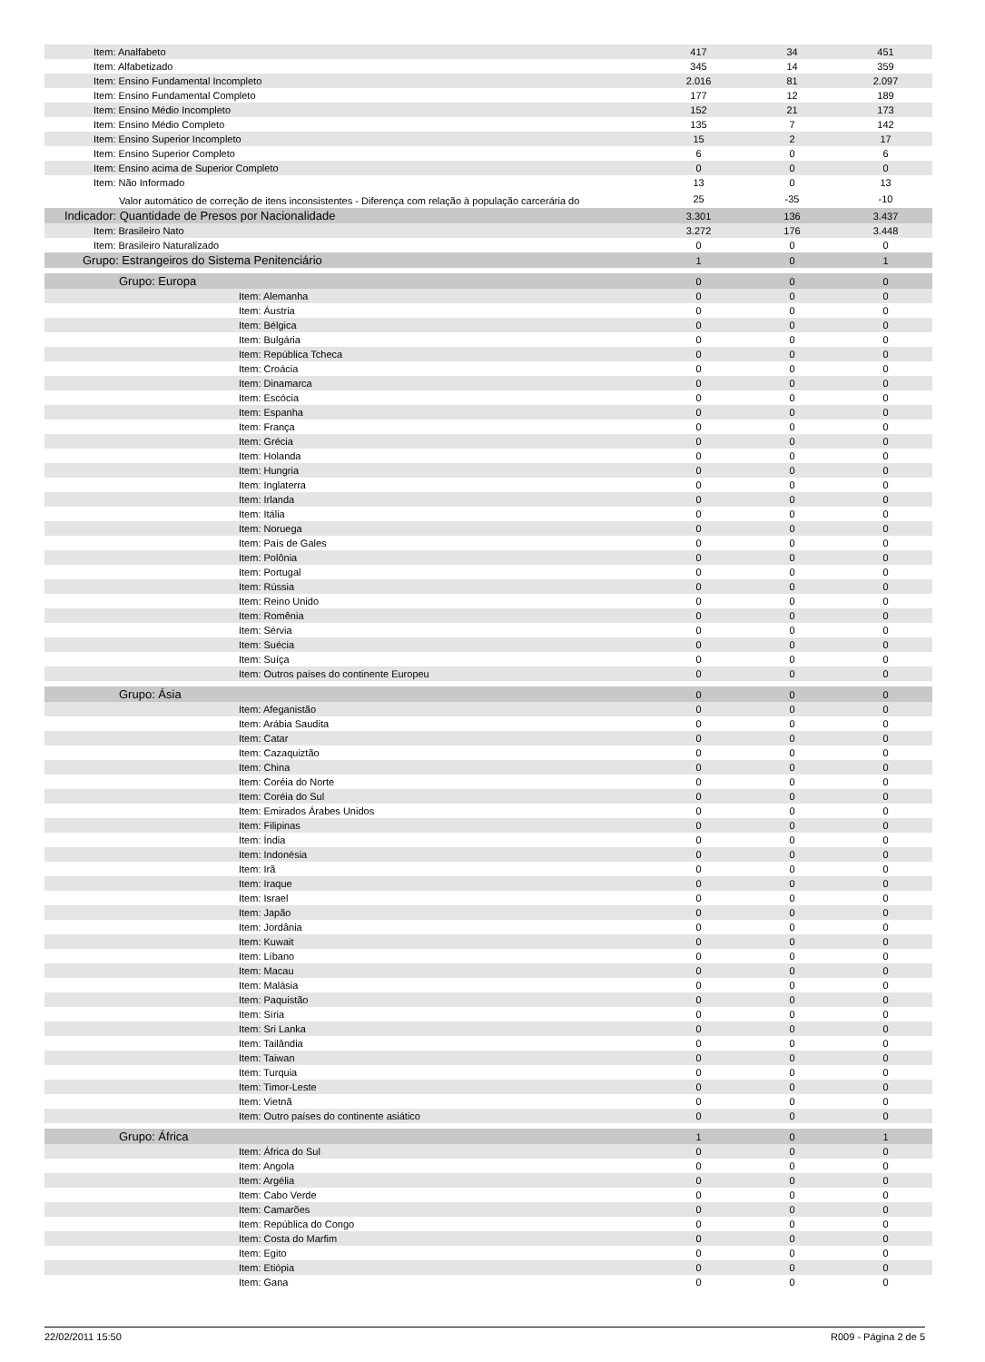| Item: Analfabeto | 417 | 34 | 451 |
| Item: Alfabetizado | 345 | 14 | 359 |
| Item: Ensino Fundamental Incompleto | 2.016 | 81 | 2.097 |
| Item: Ensino Fundamental Completo | 177 | 12 | 189 |
| Item: Ensino Médio Incompleto | 152 | 21 | 173 |
| Item: Ensino Médio Completo | 135 | 7 | 142 |
| Item: Ensino Superior Incompleto | 15 | 2 | 17 |
| Item: Ensino Superior Completo | 6 | 0 | 6 |
| Item: Ensino acima de Superior Completo | 0 | 0 | 0 |
| Item: Não Informado | 13 | 0 | 13 |
| Valor automático de correção de itens inconsistentes - Diferença com relação à população carcerária do | 25 | -35 | -10 |
| Indicador: Quantidade de Presos por Nacionalidade | 3.301 | 136 | 3.437 |
| Item: Brasileiro Nato | 3.272 | 176 | 3.448 |
| Item: Brasileiro Naturalizado | 0 | 0 | 0 |
| Grupo: Estrangeiros do Sistema Penitenciário | 1 | 0 | 1 |
| Grupo: Europa | 0 | 0 | 0 |
| Item: Alemanha | 0 | 0 | 0 |
| Item: Áustria | 0 | 0 | 0 |
| Item: Bélgica | 0 | 0 | 0 |
| Item: Bulgária | 0 | 0 | 0 |
| Item: República Tcheca | 0 | 0 | 0 |
| Item: Croácia | 0 | 0 | 0 |
| Item: Dinamarca | 0 | 0 | 0 |
| Item: Escócia | 0 | 0 | 0 |
| Item: Espanha | 0 | 0 | 0 |
| Item: França | 0 | 0 | 0 |
| Item: Grécia | 0 | 0 | 0 |
| Item: Holanda | 0 | 0 | 0 |
| Item: Hungria | 0 | 0 | 0 |
| Item: Inglaterra | 0 | 0 | 0 |
| Item: Irlanda | 0 | 0 | 0 |
| Item: Itália | 0 | 0 | 0 |
| Item: Noruega | 0 | 0 | 0 |
| Item: País de Gales | 0 | 0 | 0 |
| Item: Polônia | 0 | 0 | 0 |
| Item: Portugal | 0 | 0 | 0 |
| Item: Rússia | 0 | 0 | 0 |
| Item: Reino Unido | 0 | 0 | 0 |
| Item: Romênia | 0 | 0 | 0 |
| Item: Sérvia | 0 | 0 | 0 |
| Item: Suécia | 0 | 0 | 0 |
| Item: Suíça | 0 | 0 | 0 |
| Item: Outros países do continente Europeu | 0 | 0 | 0 |
| Grupo: Ásia | 0 | 0 | 0 |
| Item: Afeganistão | 0 | 0 | 0 |
| Item: Arábia Saudita | 0 | 0 | 0 |
| Item: Catar | 0 | 0 | 0 |
| Item: Cazaquiztão | 0 | 0 | 0 |
| Item: China | 0 | 0 | 0 |
| Item: Coréia do Norte | 0 | 0 | 0 |
| Item: Coréia do Sul | 0 | 0 | 0 |
| Item: Emirados Árabes Unidos | 0 | 0 | 0 |
| Item: Filipinas | 0 | 0 | 0 |
| Item: Índia | 0 | 0 | 0 |
| Item: Indonésia | 0 | 0 | 0 |
| Item: Irã | 0 | 0 | 0 |
| Item: Iraque | 0 | 0 | 0 |
| Item: Israel | 0 | 0 | 0 |
| Item: Japão | 0 | 0 | 0 |
| Item: Jordânia | 0 | 0 | 0 |
| Item: Kuwait | 0 | 0 | 0 |
| Item: Líbano | 0 | 0 | 0 |
| Item: Macau | 0 | 0 | 0 |
| Item: Malásia | 0 | 0 | 0 |
| Item: Paquistão | 0 | 0 | 0 |
| Item: Síria | 0 | 0 | 0 |
| Item: Sri Lanka | 0 | 0 | 0 |
| Item: Tailândia | 0 | 0 | 0 |
| Item: Taiwan | 0 | 0 | 0 |
| Item: Turquia | 0 | 0 | 0 |
| Item: Timor-Leste | 0 | 0 | 0 |
| Item: Vietnã | 0 | 0 | 0 |
| Item: Outro países do continente asiático | 0 | 0 | 0 |
| Grupo: África | 1 | 0 | 1 |
| Item: África do Sul | 0 | 0 | 0 |
| Item: Angola | 0 | 0 | 0 |
| Item: Argélia | 0 | 0 | 0 |
| Item: Cabo Verde | 0 | 0 | 0 |
| Item: Camarões | 0 | 0 | 0 |
| Item: República do Congo | 0 | 0 | 0 |
| Item: Costa do Marfim | 0 | 0 | 0 |
| Item: Egito | 0 | 0 | 0 |
| Item: Etiópia | 0 | 0 | 0 |
| Item: Gana | 0 | 0 | 0 |
22/02/2011 15:50 R009 - Página 2 de 5